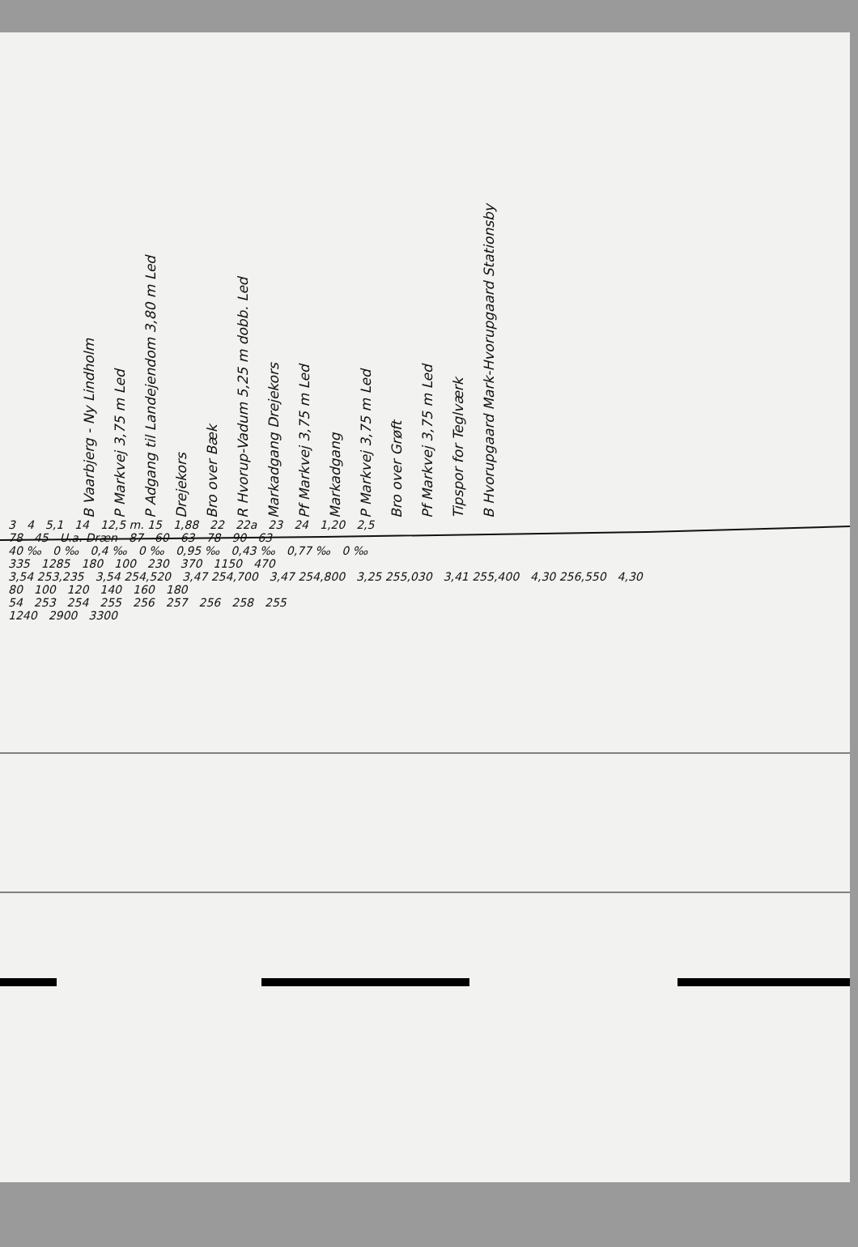B Vaarbjerg - Ny Lindholm
P Markvej 3,75 m Led
P Adgang til Landejendom 3,80 m Led
Drejekors
Bro over Bæk
R Hvorup-Vadum 5,25 m dobb. Led
Markadgang Drejekors
Pf Markvej 3,75 m Led
Markadgang
P Markvej 3,75 m Led
Bro over Grøft
Pf Markvej 3,75 m Led
Tipspor for Teglværk
B Hvorupgaard Mark-Hvorupgaard Stationsby
3 4 5,1 14 12,5 m. 15 1,88 22 22a 23 24 1,20 2,5
78 45 U.a. Dræn 87 60 63 78 90 63
40 ‰ 0 ‰ 0,4 ‰ 0 ‰ 0,95 ‰ 0,43 ‰ 0,77 ‰ 0 ‰
335 1285 180 100 230 370 1150 470
3,54 253,235 3,54 254,520 3,47 254,700 3,47 254,800 3,25 255,030 3,41 255,400 4,30 256,550 4,30
80 100 120 140 160 180
54 253 254 255 256 257 256 258 255
1240 2900 3300